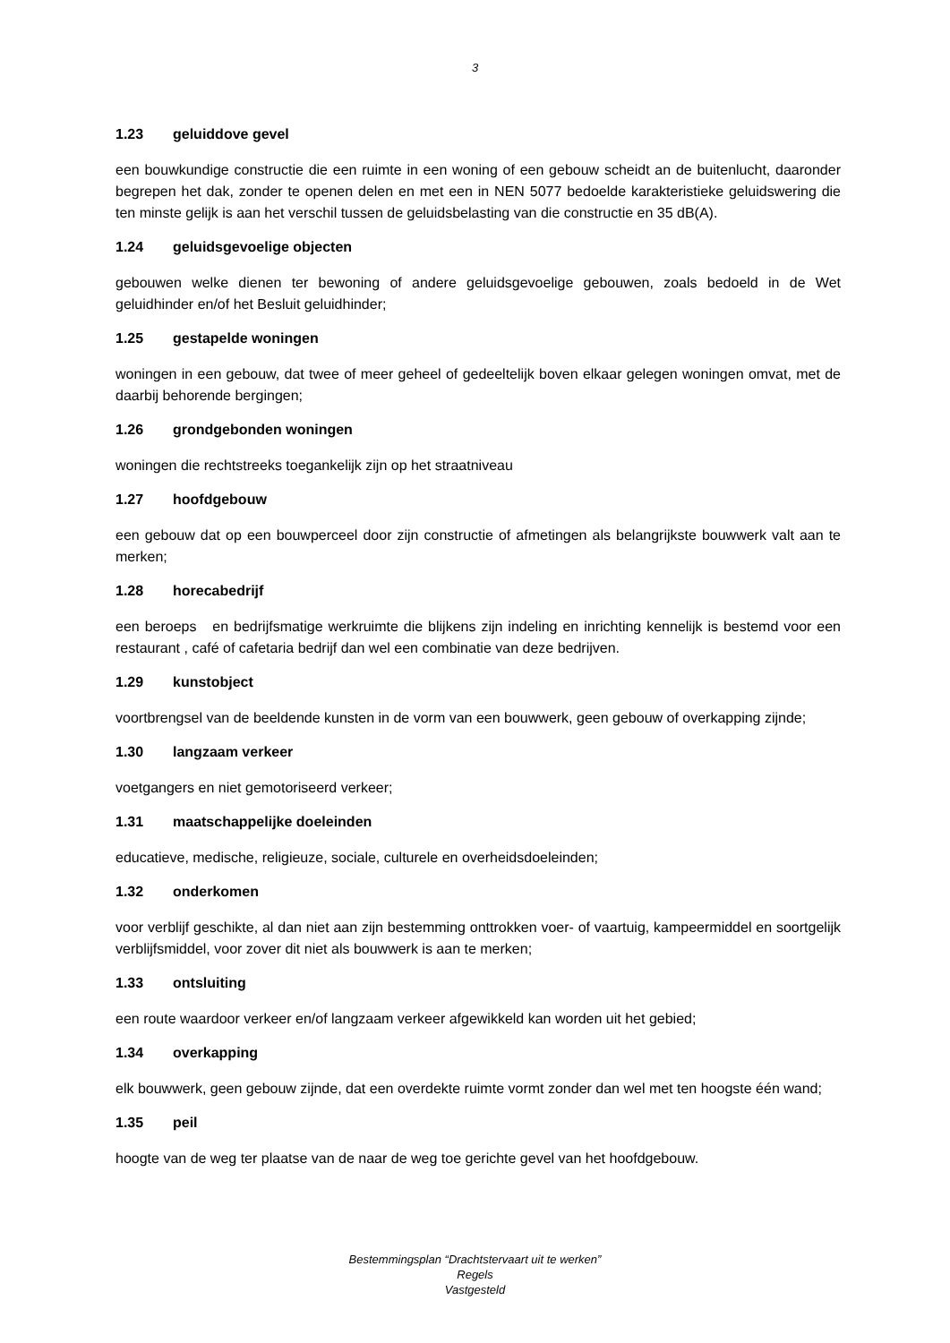3
1.23 geluiddove gevel
een bouwkundige constructie die een ruimte in een woning of een gebouw scheidt an de buitenlucht, daaronder begrepen het dak, zonder te openen delen en met een in NEN 5077 bedoelde karakteristieke geluidswering die ten minste gelijk is aan het verschil tussen de geluidsbelasting van die constructie en 35 dB(A).
1.24 geluidsgevoelige objecten
gebouwen welke dienen ter bewoning of andere geluidsgevoelige gebouwen, zoals bedoeld in de Wet geluidhinder en/of het Besluit geluidhinder;
1.25 gestapelde woningen
woningen in een gebouw, dat twee of meer geheel of gedeeltelijk boven elkaar gelegen woningen omvat, met de daarbij behorende bergingen;
1.26 grondgebonden woningen
woningen die rechtstreeks toegankelijk zijn op het straatniveau
1.27 hoofdgebouw
een gebouw dat op een bouwperceel door zijn constructie of afmetingen als belangrijkste bouwwerk valt aan te merken;
1.28 horecabedrijf
een beroeps en bedrijfsmatige werkruimte die blijkens zijn indeling en inrichting kennelijk is bestemd voor een restaurant , café of cafetaria bedrijf dan wel een combinatie van deze bedrijven.
1.29 kunstobject
voortbrengsel van de beeldende kunsten in de vorm van een bouwwerk, geen gebouw of overkapping zijnde;
1.30 langzaam verkeer
voetgangers en niet gemotoriseerd verkeer;
1.31 maatschappelijke doeleinden
educatieve, medische, religieuze, sociale, culturele en overheidsdoeleinden;
1.32 onderkomen
voor verblijf geschikte, al dan niet aan zijn bestemming onttrokken voer- of vaartuig, kampeermiddel en soortgelijk verblijfsmiddel, voor zover dit niet als bouwwerk is aan te merken;
1.33 ontsluiting
een route waardoor verkeer en/of langzaam verkeer afgewikkeld kan worden uit het gebied;
1.34 overkapping
elk bouwwerk, geen gebouw zijnde, dat een overdekte ruimte vormt zonder dan wel met ten hoogste één wand;
1.35 peil
hoogte van de weg ter plaatse van de naar de weg toe gerichte gevel van het hoofdgebouw.
Bestemmingsplan “Drachtstervaart uit te werken”
Regels
Vastgesteld